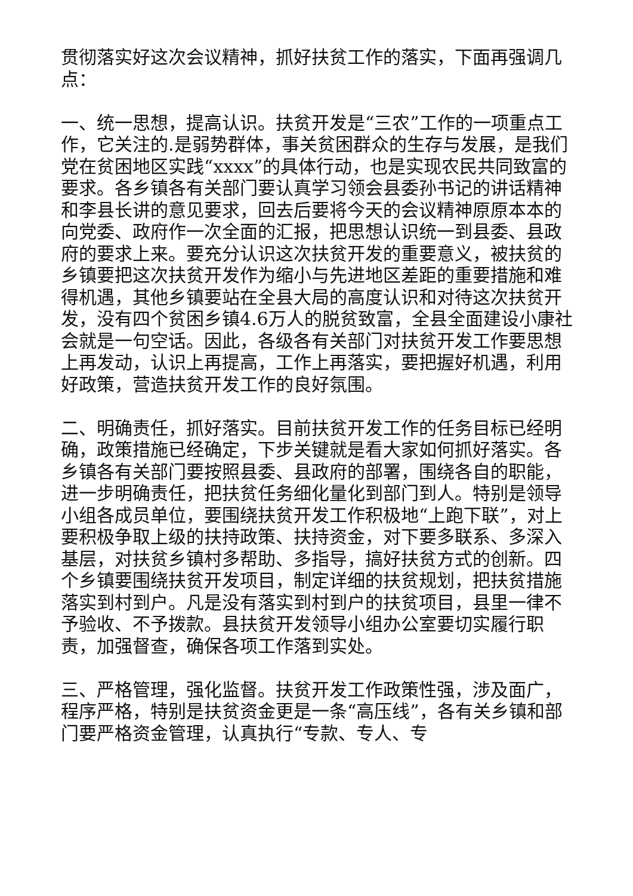贯彻落实好这次会议精神，抓好扶贫工作的落实，下面再强调几点：
一、统一思想，提高认识。扶贫开发是“三农”工作的一项重点工作，它关注的.是弱势群体，事关贫困群众的生存与发展，是我们党在贫困地区实践“xxxx”的具体行动，也是实现农民共同致富的要求。各乡镇各有关部门要认真学习领会县委孙书记的讲话精神和李县长讲的意见要求，回去后要将今天的会议精神原原本本的向党委、政府作一次全面的汇报，把思想认识统一到县委、县政府的要求上来。要充分认识这次扶贫开发的重要意义，被扶贫的乡镇要把这次扶贫开发作为缩小与先进地区差距的重要措施和难得机遇，其他乡镇要站在全县大局的高度认识和对待这次扶贫开发，没有四个贫困乡镇4.6万人的脱贫致富，全县全面建设小康社会就是一句空话。因此，各级各有关部门对扶贫开发工作要思想上再发动，认识上再提高，工作上再落实，要把握好机遇，利用好政策，营造扶贫开发工作的良好氛围。
二、明确责任，抓好落实。目前扶贫开发工作的任务目标已经明确，政策措施已经确定，下步关键就是看大家如何抓好落实。各乡镇各有关部门要按照县委、县政府的部署，围绕各自的职能，进一步明确责任，把扶贫任务细化量化到部门到人。特别是领导小组各成员单位，要围绕扶贫开发工作积极地“上跑下联”，对上要积极争取上级的扶持政策、扶持资金，对下要多联系、多深入基层，对扶贫乡镇村多帮助、多指导，搞好扶贫方式的创新。四个乡镇要围绕扶贫开发项目，制定详细的扶贫规划，把扶贫措施落实到村到户。凡是没有落实到村到户的扶贫项目，县里一律不予验收、不予拨款。县扶贫开发领导小组办公室要切实履行职责，加强督查，确保各项工作落到实处。
三、严格管理，强化监督。扶贫开发工作政策性强，涉及面广，程序严格，特别是扶贫资金更是一条“高压线”，各有关乡镇和部门要严格资金管理，认真执行“专款、专人、专